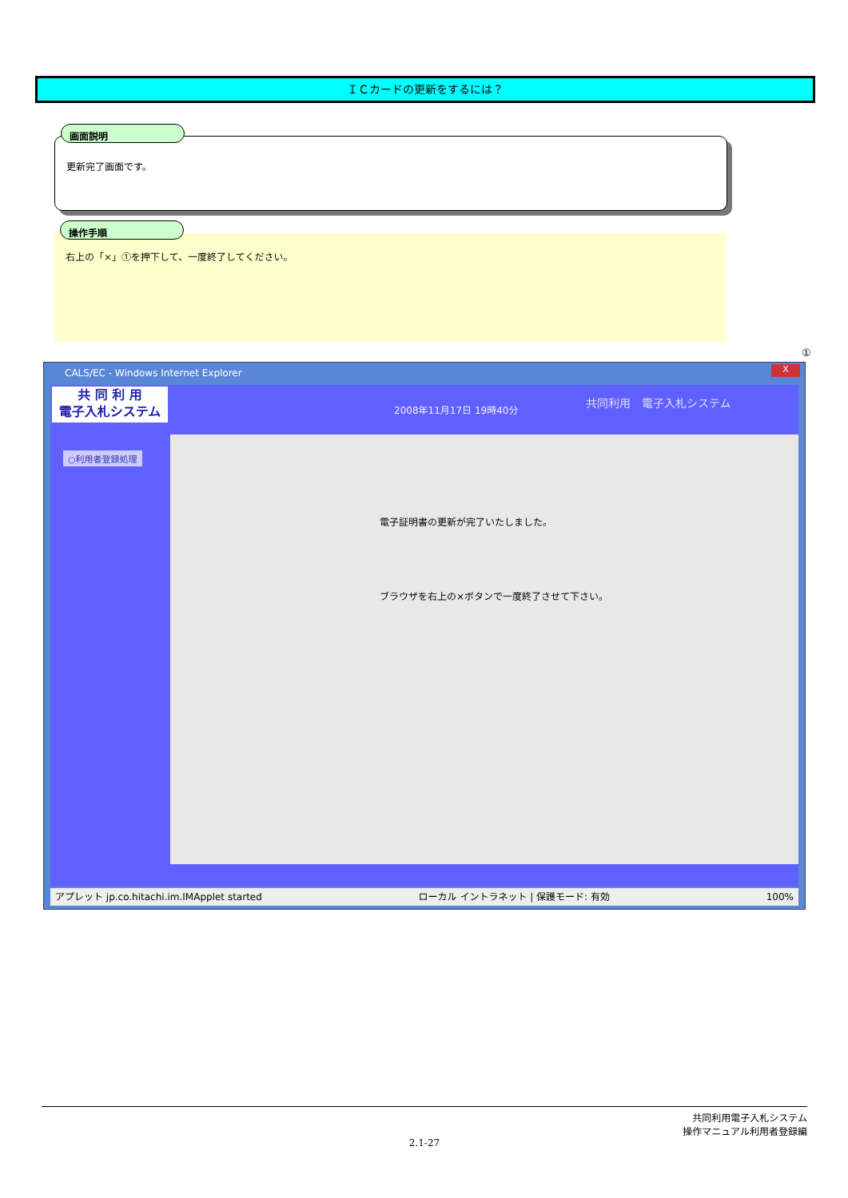ＩＣカードの更新をするには？
更新完了画面です。
画面説明
右上の「×」①を押下して、一度終了してください。
操作手順
①
CALS/EC - Windows Internet Explorer
X
共 同 利 用
電子入札システム
2008年11月17日 19時40分
共同利用　電子入札システム
○利用者登録処理
電子証明書の更新が完了いたしました。
ブラウザを右上の×ボタンで一度終了させて下さい。
アプレット jp.co.hitachi.im.IMApplet started ローカル イントラネット | 保護モード: 有効 100%
共同利用電子入札システム
操作マニュアル利用者登録編
2.1-27